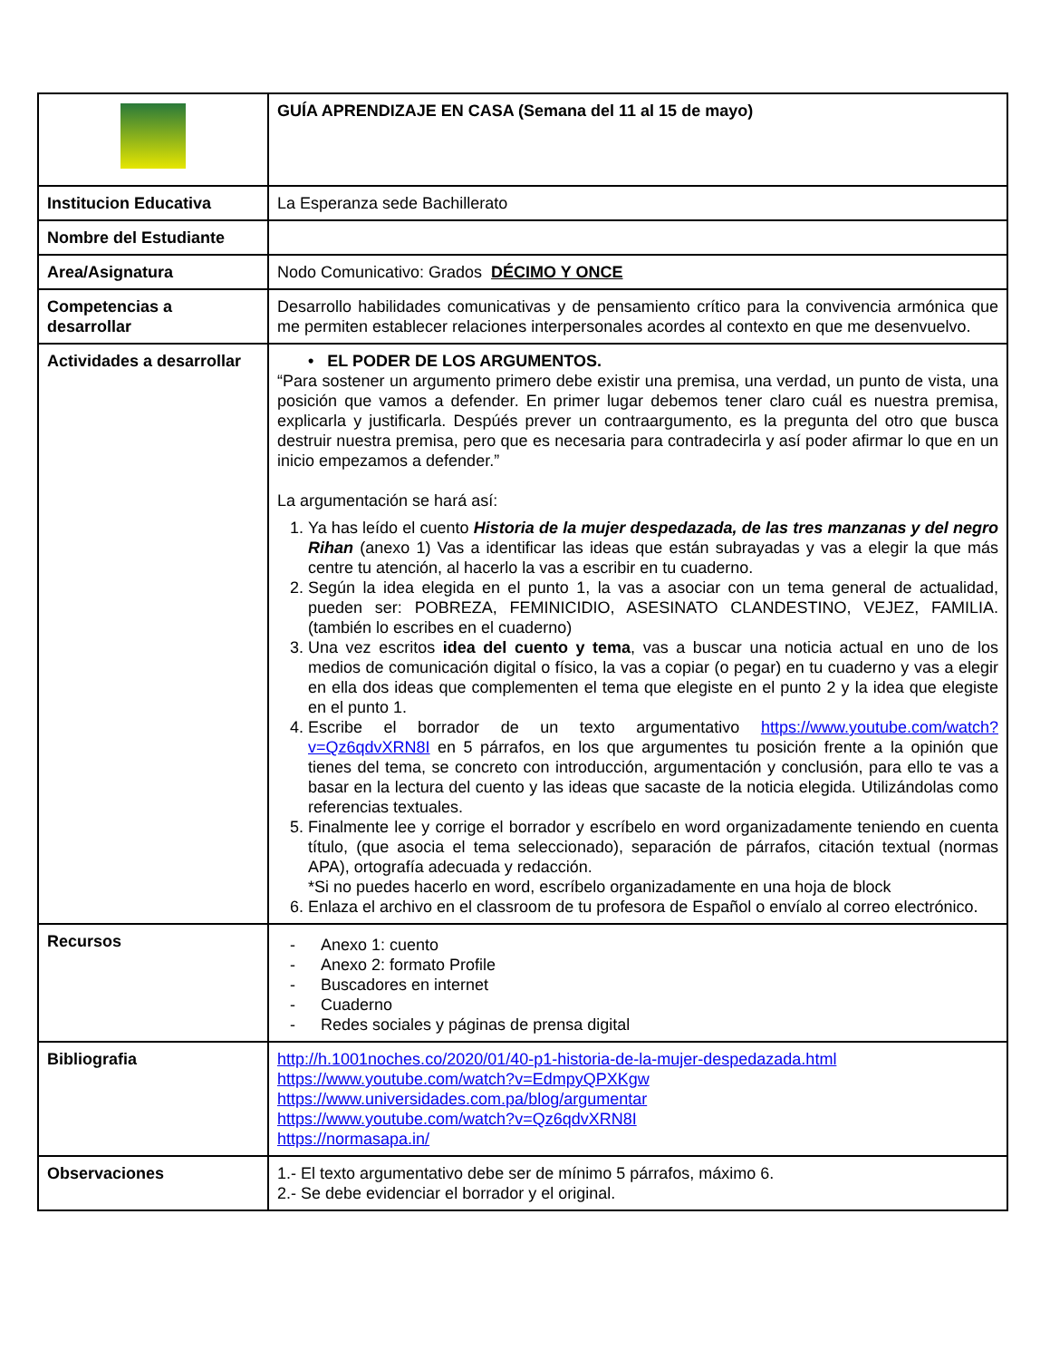| | GUÍA APRENDIZAJE EN CASA (Semana del 11 al 15 de mayo) |
| Institucion Educativa | La Esperanza sede Bachillerato |
| Nombre del Estudiante | |
| Area/Asignatura | Nodo Comunicativo: Grados DÉCIMO Y ONCE |
| Competencias a desarrollar | Desarrollo habilidades comunicativas y de pensamiento crítico para la convivencia armónica que me permiten establecer relaciones interpersonales acordes al contexto en que me desenvuelvo. |
| Actividades a desarrollar | • EL PODER DE LOS ARGUMENTOS. “Para sostener un argumento primero debe existir una premisa, una verdad, un punto de vista, una posición que vamos a defender. En primer lugar debemos tener claro cuál es nuestra premisa, explicarla y justificarla. Despúés prever un contraargumento, es la pregunta del otro que busca destruir nuestra premisa, pero que es necesaria para contradecirla y así poder afirmar lo que en un inicio empezamos a defender.” La argumentación se hará así: 1. Ya has leído el cuento Historia de la mujer despedazada, de las tres manzanas y del negro Rihan (anexo 1) Vas a identificar las ideas que están subrayadas y vas a elegir la que más centre tu atención, al hacerlo la vas a escribir en tu cuaderno. 2. Según la idea elegida en el punto 1, la vas a asociar con un tema general de actualidad, pueden ser: POBREZA, FEMINICIDIO, ASESINATO CLANDESTINO, VEJEZ, FAMILIA. (también lo escribes en el cuaderno) 3. Una vez escritos idea del cuento y tema , vas a buscar una noticia actual en uno de los medios de comunicación digital o físico, la vas a copiar (o pegar) en tu cuaderno y vas a elegir en ella dos ideas que complementen el tema que elegiste en el punto 2 y la idea que elegiste en el punto 1. 4. Escribe el borrador de un texto argumentativo https://www.youtube.com/watch?v=Qz6qdvXRN8I en 5 párrafos, en los que argumentes tu posición frente a la opinión que tienes del tema, se concreto con introducción, argumentación y conclusión, para ello te vas a basar en la lectura del cuento y las ideas que sacaste de la noticia elegida. Utilizándolas como referencias textuales. 5. Finalmente lee y corrige el borrador y escríbelo en word organizadamente teniendo en cuenta título, (que asocia el tema seleccionado), separación de párrafos, citación textual (normas APA), ortografía adecuada y redacción. *Si no puedes hacerlo en word, escríbelo organizadamente en una hoja de block 6. Enlaza el archivo en el classroom de tu profesora de Español o envíalo al correo electrónico. |
| Recursos | - Anexo 1: cuento - Anexo 2: formato Profile - Buscadores en internet - Cuaderno - Redes sociales y páginas de prensa digital |
| Bibliografia | http://h.1001noches.co/2020/01/40-p1-historia-de-la-mujer-despedazada.html https://www.youtube.com/watch?v=EdmpyQPXKgw https://www.universidades.com.pa/blog/argumentar https://www.youtube.com/watch?v=Qz6qdvXRN8I https://normasapa.in/ |
| Observaciones | 1.- El texto argumentativo debe ser de mínimo 5 párrafos, máximo 6. 2.- Se debe evidenciar el borrador y el original. |